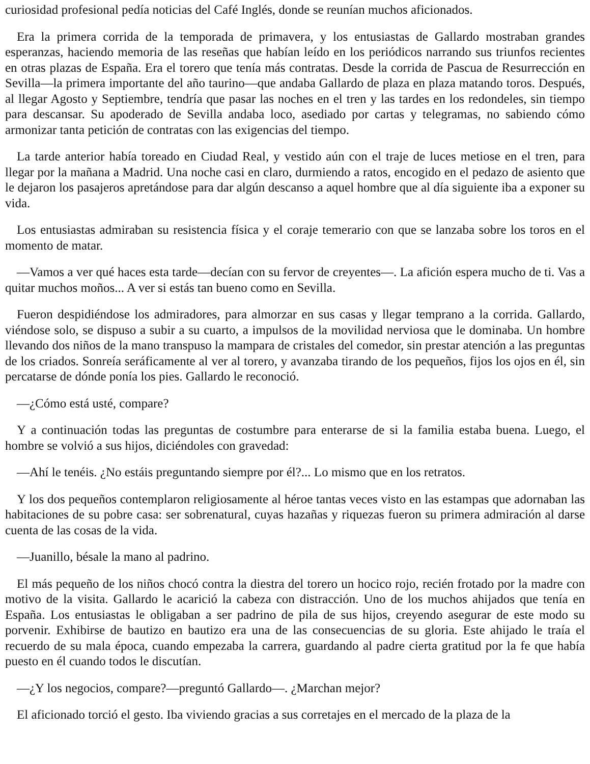curiosidad profesional pedía noticias del Café Inglés, donde se reunían muchos aficionados.
Era la primera corrida de la temporada de primavera, y los entusiastas de Gallardo mostraban grandes esperanzas, haciendo memoria de las reseñas que habían leído en los periódicos narrando sus triunfos recientes en otras plazas de España. Era el torero que tenía más contratas. Desde la corrida de Pascua de Resurrección en Sevilla—la primera importante del año taurino—que andaba Gallardo de plaza en plaza matando toros. Después, al llegar Agosto y Septiembre, tendría que pasar las noches en el tren y las tardes en los redondeles, sin tiempo para descansar. Su apoderado de Sevilla andaba loco, asediado por cartas y telegramas, no sabiendo cómo armonizar tanta petición de contratas con las exigencias del tiempo.
La tarde anterior había toreado en Ciudad Real, y vestido aún con el traje de luces metiose en el tren, para llegar por la mañana a Madrid. Una noche casi en claro, durmiendo a ratos, encogido en el pedazo de asiento que le dejaron los pasajeros apretándose para dar algún descanso a aquel hombre que al día siguiente iba a exponer su vida.
Los entusiastas admiraban su resistencia física y el coraje temerario con que se lanzaba sobre los toros en el momento de matar.
—Vamos a ver qué haces esta tarde—decían con su fervor de creyentes—. La afición espera mucho de ti. Vas a quitar muchos moños... A ver si estás tan bueno como en Sevilla.
Fueron despidiéndose los admiradores, para almorzar en sus casas y llegar temprano a la corrida. Gallardo, viéndose solo, se dispuso a subir a su cuarto, a impulsos de la movilidad nerviosa que le dominaba. Un hombre llevando dos niños de la mano transpuso la mampara de cristales del comedor, sin prestar atención a las preguntas de los criados. Sonreía seráficamente al ver al torero, y avanzaba tirando de los pequeños, fijos los ojos en él, sin percatarse de dónde ponía los pies. Gallardo le reconoció.
—¿Cómo está usté, compare?
Y a continuación todas las preguntas de costumbre para enterarse de si la familia estaba buena. Luego, el hombre se volvió a sus hijos, diciéndoles con gravedad:
—Ahí le tenéis. ¿No estáis preguntando siempre por él?... Lo mismo que en los retratos.
Y los dos pequeños contemplaron religiosamente al héroe tantas veces visto en las estampas que adornaban las habitaciones de su pobre casa: ser sobrenatural, cuyas hazañas y riquezas fueron su primera admiración al darse cuenta de las cosas de la vida.
—Juanillo, bésale la mano al padrino.
El más pequeño de los niños chocó contra la diestra del torero un hocico rojo, recién frotado por la madre con motivo de la visita. Gallardo le acarició la cabeza con distracción. Uno de los muchos ahijados que tenía en España. Los entusiastas le obligaban a ser padrino de pila de sus hijos, creyendo asegurar de este modo su porvenir. Exhibirse de bautizo en bautizo era una de las consecuencias de su gloria. Este ahijado le traía el recuerdo de su mala época, cuando empezaba la carrera, guardando al padre cierta gratitud por la fe que había puesto en él cuando todos le discutían.
—¿Y los negocios, compare?—preguntó Gallardo—. ¿Marchan mejor?
El aficionado torció el gesto. Iba viviendo gracias a sus corretajes en el mercado de la plaza de la